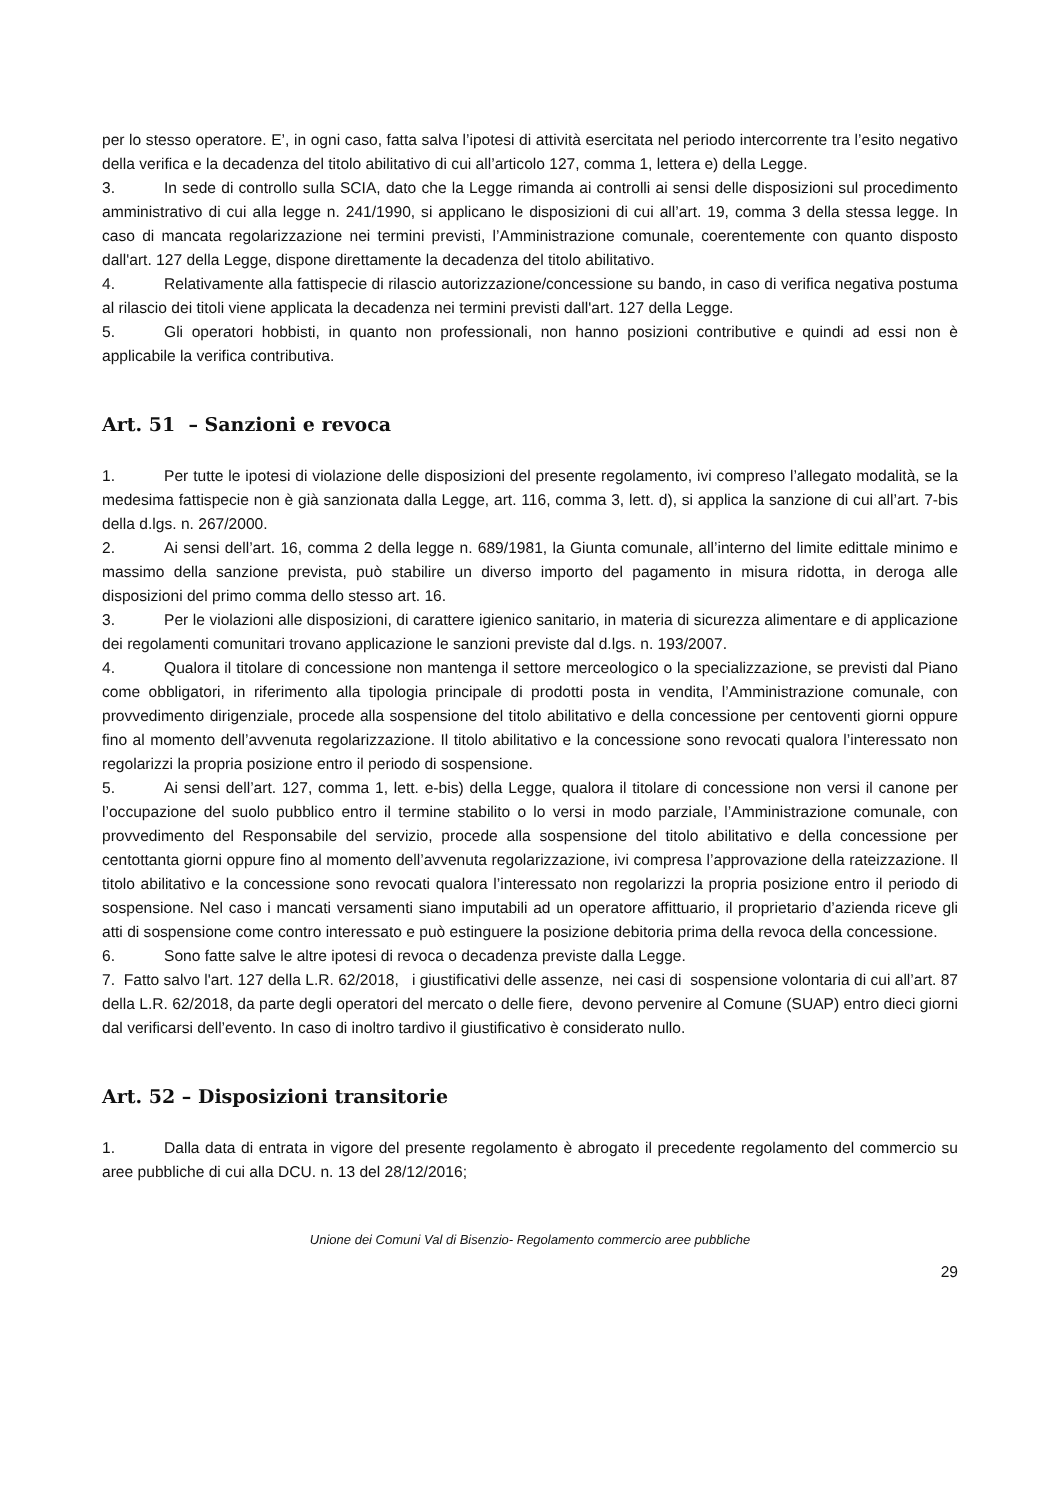per lo stesso operatore. E’, in ogni caso, fatta salva l’ipotesi di attività esercitata nel periodo intercorrente tra l’esito negativo della verifica e la decadenza del titolo abilitativo di cui all’articolo 127, comma 1, lettera e) della Legge.
3. In sede di controllo sulla SCIA, dato che la Legge rimanda ai controlli ai sensi delle disposizioni sul procedimento amministrativo di cui alla legge n. 241/1990, si applicano le disposizioni di cui all’art. 19, comma 3 della stessa legge. In caso di mancata regolarizzazione nei termini previsti, l’Amministrazione comunale, coerentemente con quanto disposto dall'art. 127 della Legge, dispone direttamente la decadenza del titolo abilitativo.
4. Relativamente alla fattispecie di rilascio autorizzazione/concessione su bando, in caso di verifica negativa postuma al rilascio dei titoli viene applicata la decadenza nei termini previsti dall'art. 127 della Legge.
5. Gli operatori hobbisti, in quanto non professionali, non hanno posizioni contributive e quindi ad essi non è applicabile la verifica contributiva.
Art. 51 – Sanzioni e revoca
1. Per tutte le ipotesi di violazione delle disposizioni del presente regolamento, ivi compreso l’allegato modalità, se la medesima fattispecie non è già sanzionata dalla Legge, art. 116, comma 3, lett. d), si applica la sanzione di cui all’art. 7-bis della d.lgs. n. 267/2000.
2. Ai sensi dell’art. 16, comma 2 della legge n. 689/1981, la Giunta comunale, all’interno del limite edittale minimo e massimo della sanzione prevista, può stabilire un diverso importo del pagamento in misura ridotta, in deroga alle disposizioni del primo comma dello stesso art. 16.
3. Per le violazioni alle disposizioni, di carattere igienico sanitario, in materia di sicurezza alimentare e di applicazione dei regolamenti comunitari trovano applicazione le sanzioni previste dal d.lgs. n. 193/2007.
4. Qualora il titolare di concessione non mantenga il settore merceologico o la specializzazione, se previsti dal Piano come obbligatori, in riferimento alla tipologia principale di prodotti posta in vendita, l’Amministrazione comunale, con provvedimento dirigenziale, procede alla sospensione del titolo abilitativo e della concessione per centoventi giorni oppure fino al momento dell’avvenuta regolarizzazione. Il titolo abilitativo e la concessione sono revocati qualora l’interessato non regolarizzi la propria posizione entro il periodo di sospensione.
5. Ai sensi dell’art. 127, comma 1, lett. e-bis) della Legge, qualora il titolare di concessione non versi il canone per l’occupazione del suolo pubblico entro il termine stabilito o lo versi in modo parziale, l’Amministrazione comunale, con provvedimento del Responsabile del servizio, procede alla sospensione del titolo abilitativo e della concessione per centottanta giorni oppure fino al momento dell’avvenuta regolarizzazione, ivi compresa l’approvazione della rateizzazione. Il titolo abilitativo e la concessione sono revocati qualora l’interessato non regolarizzi la propria posizione entro il periodo di sospensione. Nel caso i mancati versamenti siano imputabili ad un operatore affittuario, il proprietario d’azienda riceve gli atti di sospensione come contro interessato e può estinguere la posizione debitoria prima della revoca della concessione.
6. Sono fatte salve le altre ipotesi di revoca o decadenza previste dalla Legge.
7. Fatto salvo l'art. 127 della L.R. 62/2018, i giustificativi delle assenze, nei casi di sospensione volontaria di cui all’art. 87 della L.R. 62/2018, da parte degli operatori del mercato o delle fiere, devono pervenire al Comune (SUAP) entro dieci giorni dal verificarsi dell’evento. In caso di inoltro tardivo il giustificativo è considerato nullo.
Art. 52 – Disposizioni transitorie
1. Dalla data di entrata in vigore del presente regolamento è abrogato il precedente regolamento del commercio su aree pubbliche di cui alla DCU. n. 13 del 28/12/2016;
Unione dei Comuni Val di Bisenzio- Regolamento commercio aree pubbliche
29